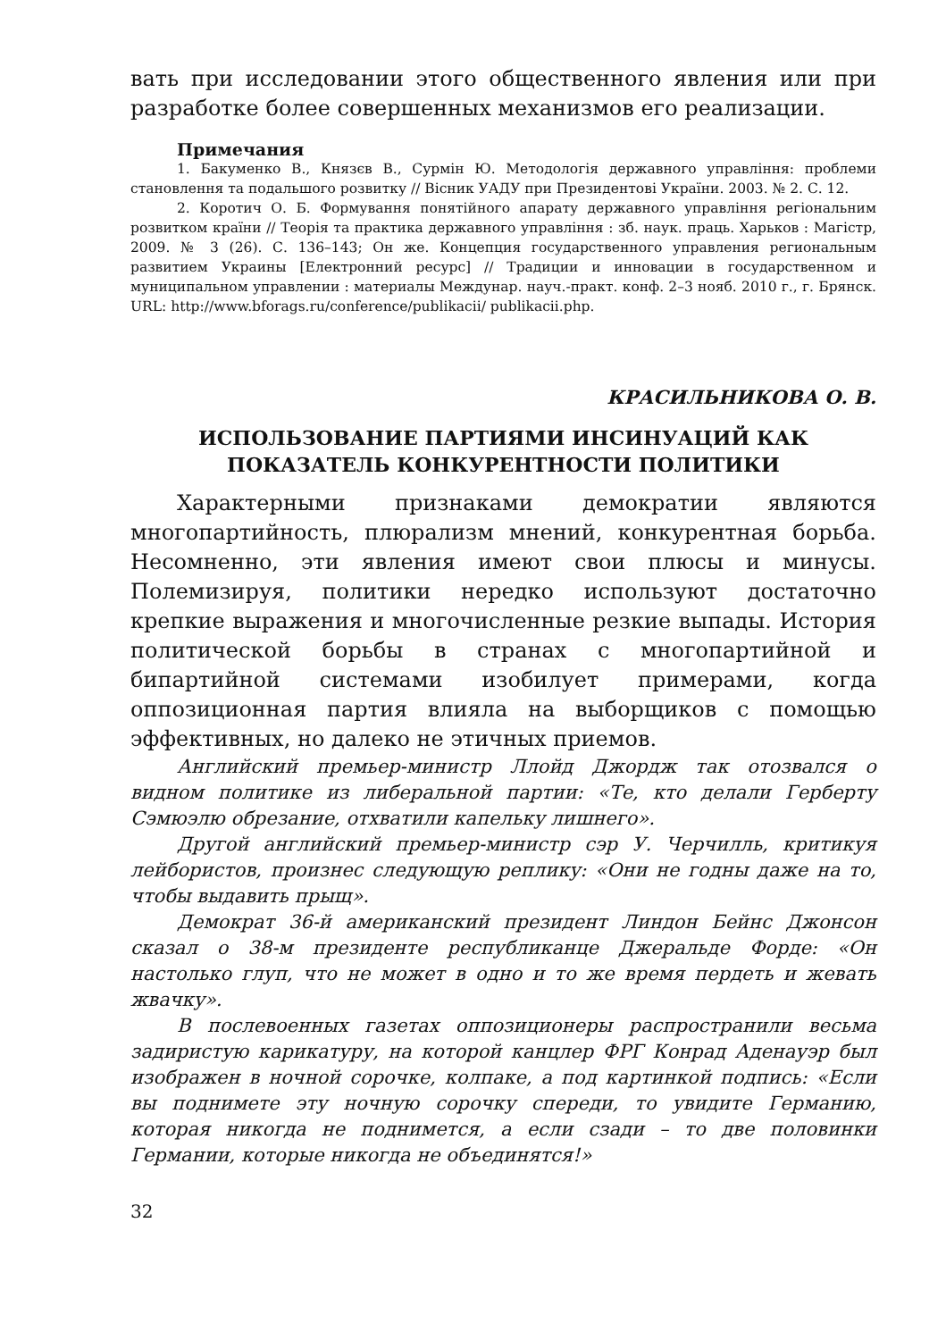вать при исследовании этого общественного явления или при разработке более совершенных механизмов его реализации.
Примечания
1. Бакуменко В., Князєв В., Сурмін Ю. Методологія державного управління: проблеми становлення та подальшого розвитку // Вісник УАДУ при Президентові України. 2003. № 2. С. 12.
2. Коротич О. Б. Формування понятійного апарату державного управління регіональним розвитком країни // Теорія та практика державного управління : зб. наук. праць. Харьков : Магістр, 2009. № 3 (26). С. 136–143; Он же. Концепция государственного управления региональным развитием Украины [Електронний ресурс] // Традиции и инновации в государственном и муниципальном управлении : материалы Междунар. науч.-практ. конф. 2–3 нояб. 2010 г., г. Брянск. URL: http://www.bforags.ru/conference/publikacii/ publikacii.php.
КРАСИЛЬНИКОВА О. В.
ИСПОЛЬЗОВАНИЕ ПАРТИЯМИ ИНСИНУАЦИЙ КАК
ПОКАЗАТЕЛЬ КОНКУРЕНТНОСТИ ПОЛИТИКИ
Характерными признаками демократии являются многопартийность, плюрализм мнений, конкурентная борьба. Несомненно, эти явления имеют свои плюсы и минусы. Полемизируя, политики нередко используют достаточно крепкие выражения и многочисленные резкие выпады. История политической борьбы в странах с многопартийной и бипартийной системами изобилует примерами, когда оппозиционная партия влияла на выборщиков с помощью эффективных, но далеко не этичных приемов.
Английский премьер-министр Ллойд Джордж так отозвался о видном политике из либеральной партии: «Те, кто делали Герберту Сэмюэлю обрезание, отхватили капельку лишнего».
Другой английский премьер-министр сэр У. Черчилль, критикуя лейбористов, произнес следующую реплику: «Они не годны даже на то, чтобы выдавить прыщ».
Демократ 36-й американский президент Линдон Бейнс Джонсон сказал о 38-м президенте республиканце Джеральде Форде: «Он настолько глуп, что не может в одно и то же время пердеть и жевать жвачку».
В послевоенных газетах оппозиционеры распространили весьма задиристую карикатуру, на которой канцлер ФРГ Конрад Аденауэр был изображен в ночной сорочке, колпаке, а под картинкой подпись: «Если вы поднимете эту ночную сорочку спереди, то увидите Германию, которая никогда не поднимется, а если сзади – то две половинки Германии, которые никогда не объединятся!»
32